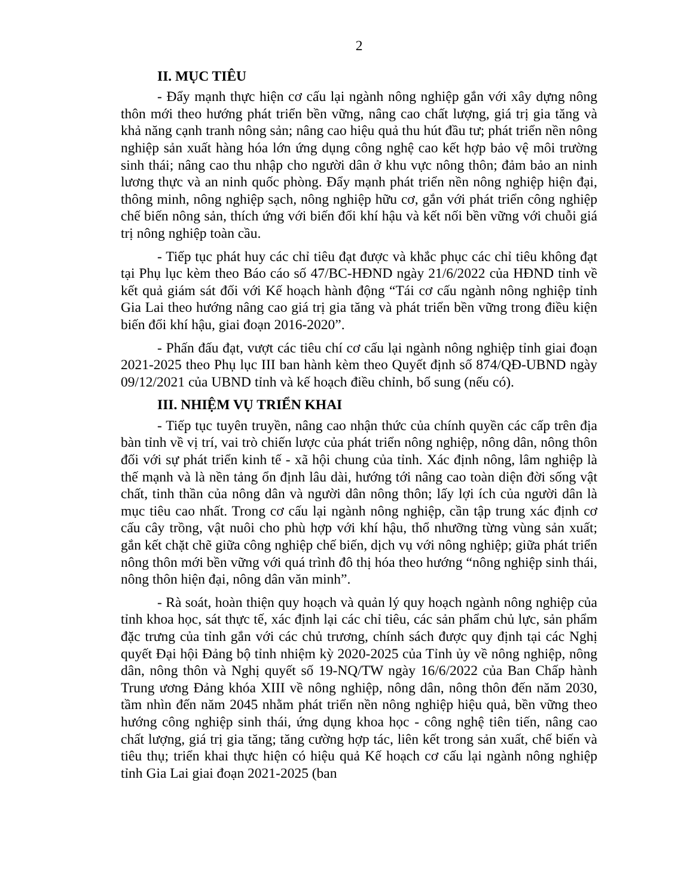2
II. MỤC TIÊU
- Đẩy mạnh thực hiện cơ cấu lại ngành nông nghiệp gắn với xây dựng nông thôn mới theo hướng phát triển bền vững, nâng cao chất lượng, giá trị gia tăng và khả năng cạnh tranh nông sản; nâng cao hiệu quả thu hút đầu tư; phát triển nền nông nghiệp sản xuất hàng hóa lớn ứng dụng công nghệ cao kết hợp bảo vệ môi trường sinh thái; nâng cao thu nhập cho người dân ở khu vực nông thôn; đảm bảo an ninh lương thực và an ninh quốc phòng. Đẩy mạnh phát triển nền nông nghiệp hiện đại, thông minh, nông nghiệp sạch, nông nghiệp hữu cơ, gắn với phát triển công nghiệp chế biến nông sản, thích ứng với biến đổi khí hậu và kết nối bền vững với chuỗi giá trị nông nghiệp toàn cầu.
- Tiếp tục phát huy các chỉ tiêu đạt được và khắc phục các chỉ tiêu không đạt tại Phụ lục kèm theo Báo cáo số 47/BC-HĐND ngày 21/6/2022 của HĐND tỉnh về kết quả giám sát đối với Kế hoạch hành động “Tái cơ cấu ngành nông nghiệp tỉnh Gia Lai theo hướng nâng cao giá trị gia tăng và phát triển bền vững trong điều kiện biến đổi khí hậu, giai đoạn 2016-2020”.
- Phấn đấu đạt, vượt các tiêu chí cơ cấu lại ngành nông nghiệp tỉnh giai đoạn 2021-2025 theo Phụ lục III ban hành kèm theo Quyết định số 874/QĐ-UBND ngày 09/12/2021 của UBND tỉnh và kế hoạch điều chỉnh, bổ sung (nếu có).
III. NHIỆM VỤ TRIỂN KHAI
- Tiếp tục tuyên truyền, nâng cao nhận thức của chính quyền các cấp trên địa bàn tỉnh về vị trí, vai trò chiến lược của phát triển nông nghiệp, nông dân, nông thôn đối với sự phát triển kinh tế - xã hội chung của tỉnh. Xác định nông, lâm nghiệp là thế mạnh và là nền tảng ổn định lâu dài, hướng tới nâng cao toàn diện đời sống vật chất, tinh thần của nông dân và người dân nông thôn; lấy lợi ích của người dân là mục tiêu cao nhất. Trong cơ cấu lại ngành nông nghiệp, cần tập trung xác định cơ cấu cây trồng, vật nuôi cho phù hợp với khí hậu, thổ nhưỡng từng vùng sản xuất; gắn kết chặt chẽ giữa công nghiệp chế biến, dịch vụ với nông nghiệp; giữa phát triển nông thôn mới bền vững với quá trình đô thị hóa theo hướng “nông nghiệp sinh thái, nông thôn hiện đại, nông dân văn minh”.
- Rà soát, hoàn thiện quy hoạch và quản lý quy hoạch ngành nông nghiệp của tỉnh khoa học, sát thực tế, xác định lại các chỉ tiêu, các sản phẩm chủ lực, sản phẩm đặc trưng của tỉnh gắn với các chủ trương, chính sách được quy định tại các Nghị quyết Đại hội Đảng bộ tỉnh nhiệm kỳ 2020-2025 của Tỉnh ủy về nông nghiệp, nông dân, nông thôn và Nghị quyết số 19-NQ/TW ngày 16/6/2022 của Ban Chấp hành Trung ương Đảng khóa XIII về nông nghiệp, nông dân, nông thôn đến năm 2030, tầm nhìn đến năm 2045 nhằm phát triển nền nông nghiệp hiệu quả, bền vững theo hướng công nghiệp sinh thái, ứng dụng khoa học - công nghệ tiên tiến, nâng cao chất lượng, giá trị gia tăng; tăng cường hợp tác, liên kết trong sản xuất, chế biến và tiêu thụ; triển khai thực hiện có hiệu quả Kế hoạch cơ cấu lại ngành nông nghiệp tỉnh Gia Lai giai đoạn 2021-2025 (ban